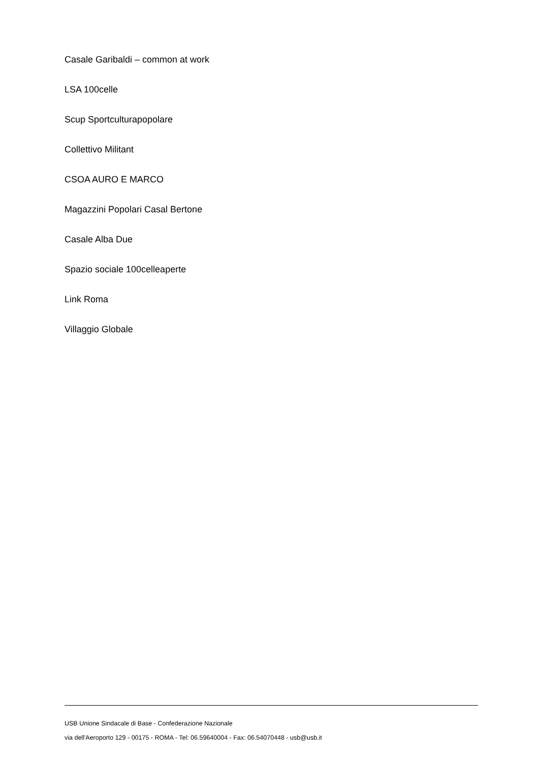Casale Garibaldi – common at work
LSA 100celle
Scup Sportculturapopolare
Collettivo Militant
CSOA AURO E MARCO
Magazzini Popolari Casal Bertone
Casale Alba Due
Spazio sociale 100celleaperte
Link Roma
Villaggio Globale
USB Unione Sindacale di Base - Confederazione Nazionale
via dell'Aeroporto 129 - 00175 - ROMA - Tel: 06.59640004 - Fax: 06.54070448 - usb@usb.it